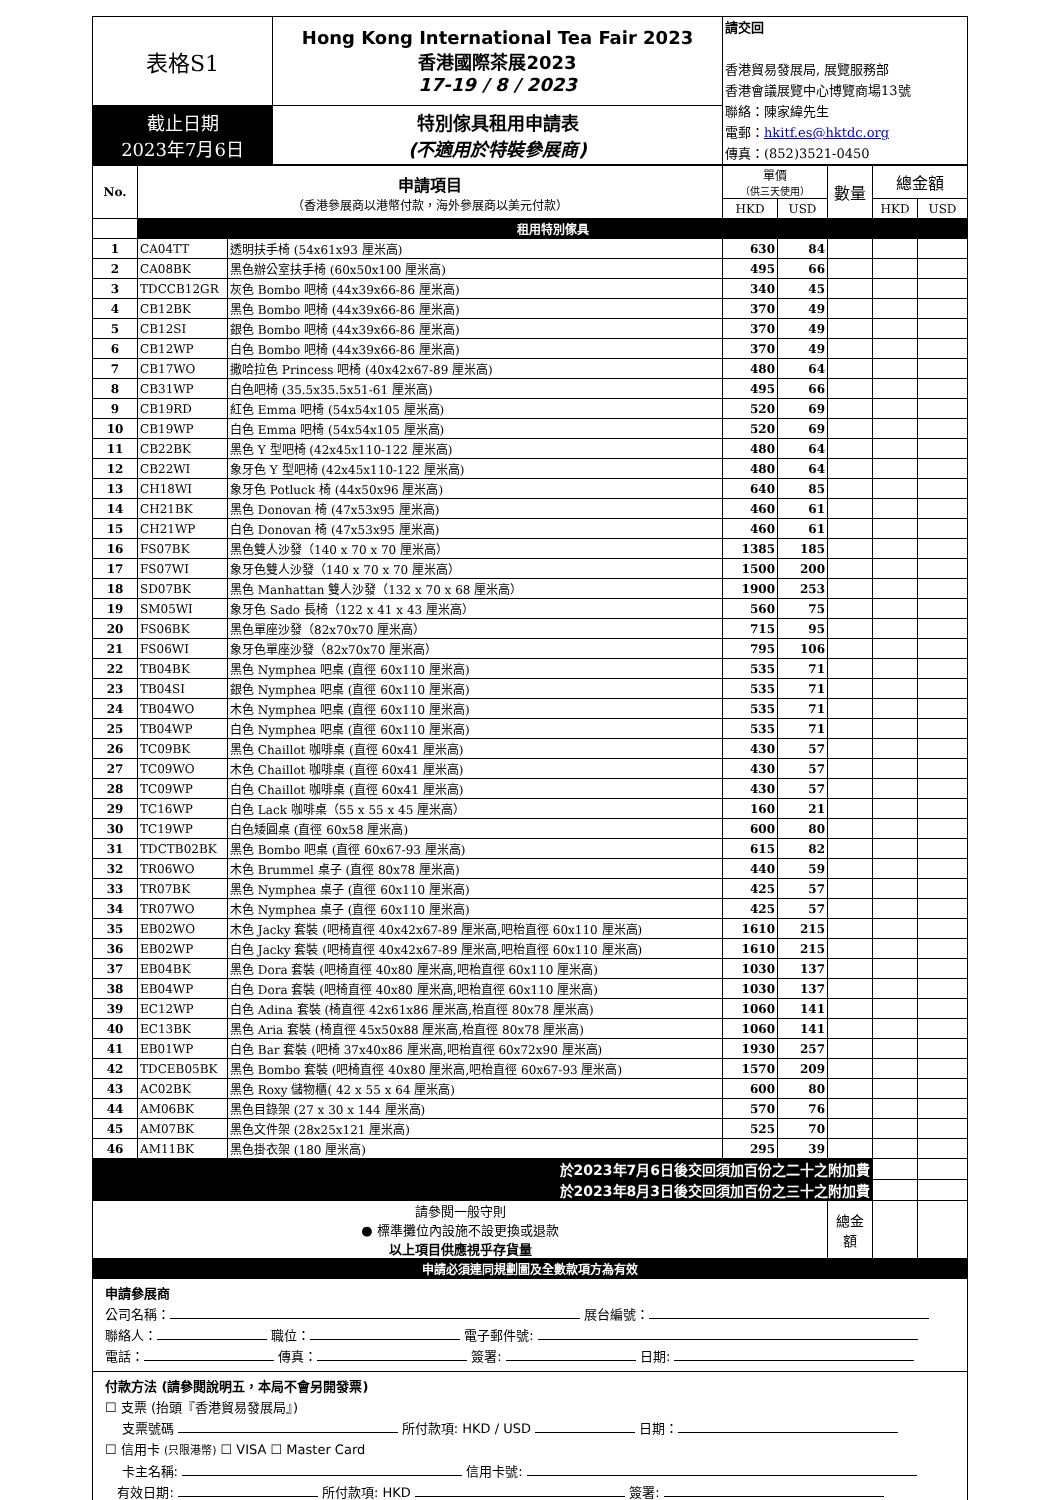| 表格S1 | Hong Kong International Tea Fair 2023 香港國際茶展2023 17-19 / 8 / 2023 | 請交回 香港貿易發展局, 展覽服務部 香港會議展覽中心博覽商場13號 聯絡：陳家緯先生 電郵： hkitf.es@hktdc.org 傳真：(852)3521-0450 |
| 截止日期 2023年7月6日 | 特別傢具租用申請表 (不適用於特裝參展商) | |
| No. | 申請項目 （香港參展商以港幣付款，海外參展商以美元付款） | | 單價 （供三天使用） | | 數量 | 總金額 | |
| --- | --- | --- | --- | --- | --- | --- | --- |
| | | | HKD | USD | | HKD | USD |
| | 租用特別傢具 | | | | | | |
| 1 | CA04TT | 透明扶手椅 (54x61x93 厘米高) | 630 | 84 | | | |
| 2 | CA08BK | 黑色辦公室扶手椅 (60x50x100 厘米高) | 495 | 66 | | | |
| 3 | TDCCB12GR | 灰色 Bombo 吧椅 (44x39x66-86 厘米高) | 340 | 45 | | | |
| 4 | CB12BK | 黑色 Bombo 吧椅 (44x39x66-86 厘米高) | 370 | 49 | | | |
| 5 | CB12SI | 銀色 Bombo 吧椅 (44x39x66-86 厘米高) | 370 | 49 | | | |
| 6 | CB12WP | 白色 Bombo 吧椅 (44x39x66-86 厘米高) | 370 | 49 | | | |
| 7 | CB17WO | 撒哈拉色 Princess 吧椅 (40x42x67-89 厘米高) | 480 | 64 | | | |
| 8 | CB31WP | 白色吧椅 (35.5x35.5x51-61 厘米高) | 495 | 66 | | | |
| 9 | CB19RD | 紅色 Emma 吧椅 (54x54x105 厘米高) | 520 | 69 | | | |
| 10 | CB19WP | 白色 Emma 吧椅 (54x54x105 厘米高) | 520 | 69 | | | |
| 11 | CB22BK | 黑色 Y 型吧椅 (42x45x110-122 厘米高) | 480 | 64 | | | |
| 12 | CB22WI | 象牙色 Y 型吧椅 (42x45x110-122 厘米高) | 480 | 64 | | | |
| 13 | CH18WI | 象牙色 Potluck 椅 (44x50x96 厘米高) | 640 | 85 | | | |
| 14 | CH21BK | 黑色 Donovan 椅 (47x53x95 厘米高) | 460 | 61 | | | |
| 15 | CH21WP | 白色 Donovan 椅 (47x53x95 厘米高) | 460 | 61 | | | |
| 16 | FS07BK | 黑色雙人沙發（140 x 70 x 70 厘米高） | 1385 | 185 | | | |
| 17 | FS07WI | 象牙色雙人沙發（140 x 70 x 70 厘米高） | 1500 | 200 | | | |
| 18 | SD07BK | 黑色 Manhattan 雙人沙發（132 x 70 x 68 厘米高） | 1900 | 253 | | | |
| 19 | SM05WI | 象牙色 Sado 長椅（122 x 41 x 43 厘米高） | 560 | 75 | | | |
| 20 | FS06BK | 黑色單座沙發（82x70x70 厘米高） | 715 | 95 | | | |
| 21 | FS06WI | 象牙色單座沙發（82x70x70 厘米高） | 795 | 106 | | | |
| 22 | TB04BK | 黑色 Nymphea 吧桌 (直徑 60x110 厘米高) | 535 | 71 | | | |
| 23 | TB04SI | 銀色 Nymphea 吧桌 (直徑 60x110 厘米高) | 535 | 71 | | | |
| 24 | TB04WO | 木色 Nymphea 吧桌 (直徑 60x110 厘米高) | 535 | 71 | | | |
| 25 | TB04WP | 白色 Nymphea 吧桌 (直徑 60x110 厘米高) | 535 | 71 | | | |
| 26 | TC09BK | 黑色 Chaillot 咖啡桌 (直徑 60x41 厘米高) | 430 | 57 | | | |
| 27 | TC09WO | 木色 Chaillot 咖啡桌 (直徑 60x41 厘米高) | 430 | 57 | | | |
| 28 | TC09WP | 白色 Chaillot 咖啡桌 (直徑 60x41 厘米高) | 430 | 57 | | | |
| 29 | TC16WP | 白色 Lack 咖啡桌（55 x 55 x 45 厘米高） | 160 | 21 | | | |
| 30 | TC19WP | 白色矮圓桌 (直徑 60x58 厘米高) | 600 | 80 | | | |
| 31 | TDCTB02BK | 黑色 Bombo 吧桌 (直徑 60x67-93 厘米高) | 615 | 82 | | | |
| 32 | TR06WO | 木色 Brummel 桌子 (直徑 80x78 厘米高) | 440 | 59 | | | |
| 33 | TR07BK | 黑色 Nymphea 桌子 (直徑 60x110 厘米高) | 425 | 57 | | | |
| 34 | TR07WO | 木色 Nymphea 桌子 (直徑 60x110 厘米高) | 425 | 57 | | | |
| 35 | EB02WO | 木色 Jacky 套裝 (吧椅直徑 40x42x67-89 厘米高,吧枱直徑 60x110 厘米高) | 1610 | 215 | | | |
| 36 | EB02WP | 白色 Jacky 套裝 (吧椅直徑 40x42x67-89 厘米高,吧枱直徑 60x110 厘米高) | 1610 | 215 | | | |
| 37 | EB04BK | 黑色 Dora 套裝 (吧椅直徑 40x80 厘米高,吧枱直徑 60x110 厘米高) | 1030 | 137 | | | |
| 38 | EB04WP | 白色 Dora 套裝 (吧椅直徑 40x80 厘米高,吧枱直徑 60x110 厘米高) | 1030 | 137 | | | |
| 39 | EC12WP | 白色 Adina 套裝 (椅直徑 42x61x86 厘米高,枱直徑 80x78 厘米高) | 1060 | 141 | | | |
| 40 | EC13BK | 黑色 Aria 套裝 (椅直徑 45x50x88 厘米高,枱直徑 80x78 厘米高) | 1060 | 141 | | | |
| 41 | EB01WP | 白色 Bar 套裝 (吧椅 37x40x86 厘米高,吧枱直徑 60x72x90 厘米高) | 1930 | 257 | | | |
| 42 | TDCEB05BK | 黑色 Bombo 套裝 (吧椅直徑 40x80 厘米高,吧枱直徑 60x67-93 厘米高) | 1570 | 209 | | | |
| 43 | AC02BK | 黑色 Roxy 儲物櫃( 42 x 55 x 64 厘米高) | 600 | 80 | | | |
| 44 | AM06BK | 黑色目錄架 (27 x 30 x 144 厘米高) | 570 | 76 | | | |
| 45 | AM07BK | 黑色文件架 (28x25x121 厘米高) | 525 | 70 | | | |
| 46 | AM11BK | 黑色掛衣架 (180 厘米高) | 295 | 39 | | | |
| 於2023年7月6日後交回須加百份之二十之附加費 | | | | | | | |
| 於2023年8月3日後交回須加百份之三十之附加費 | | | | | | | |
| 請參閱一般守則 ● 標準攤位內設施不設更換或退款 以上項目供應視乎存貨量 | | | | | 總金額 | | |
| 申請必須連同規劃圖及全數款項方為有效 | | | | | | | |
申請參展商
公司名稱： 展台編號：
聯絡人： 職位： 電子郵件號:
電話： 傳真： 簽署: 日期:
付款方法 (請參閱說明五，本局不會另開發票)
☐ 支票 (抬頭『香港貿易發展局』)
支票號碼 所付款項: HKD / USD 日期：
☐ 信用卡 (只限港幣) ☐ VISA ☐ Master Card
卡主名稱: 信用卡號:
有效日期: 所付款項: HKD 簽署: